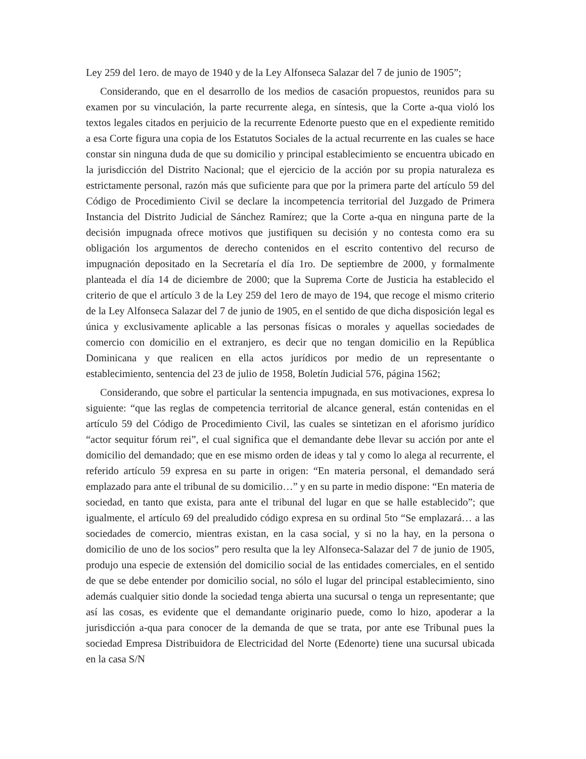Ley 259 del 1ero. de mayo de 1940 y de la Ley Alfonseca Salazar del 7 de junio de 1905”;
Considerando, que en el desarrollo de los medios de casación propuestos, reunidos para su examen por su vinculación, la parte recurrente alega, en síntesis, que la Corte a-qua violó los textos legales citados en perjuicio de la recurrente Edenorte puesto que en el expediente remitido a esa Corte figura una copia de los Estatutos Sociales de la actual recurrente en las cuales se hace constar sin ninguna duda de que su domicilio y principal establecimiento se encuentra ubicado en la jurisdicción del Distrito Nacional; que el ejercicio de la acción por su propia naturaleza es estrictamente personal, razón más que suficiente para que por la primera parte del artículo 59 del Código de Procedimiento Civil se declare la incompetencia territorial del Juzgado de Primera Instancia del Distrito Judicial de Sánchez Ramírez; que la Corte a-qua en ninguna parte de la decisión impugnada ofrece motivos que justifiquen su decisión y no contesta como era su obligación los argumentos de derecho contenidos en el escrito contentivo del recurso de impugnación depositado en la Secretaría el día 1ro. De septiembre de 2000, y formalmente planteada el día 14 de diciembre de 2000; que la Suprema Corte de Justicia ha establecido el criterio de que el artículo 3 de la Ley 259 del 1ero de mayo de 194, que recoge el mismo criterio de la Ley Alfonseca Salazar del 7 de junio de 1905, en el sentido de que dicha disposición legal es única y exclusivamente aplicable a las personas físicas o morales y aquellas sociedades de comercio con domicilio en el extranjero, es decir que no tengan domicilio en la República Dominicana y que realicen en ella actos jurídicos por medio de un representante o establecimiento, sentencia del 23 de julio de 1958, Boletín Judicial 576, página 1562;
Considerando, que sobre el particular la sentencia impugnada, en sus motivaciones, expresa lo siguiente: “que las reglas de competencia territorial de alcance general, están contenidas en el artículo 59 del Código de Procedimiento Civil, las cuales se sintetizan en el aforismo jurídico “actor sequitur fórum rei”, el cual significa que el demandante debe llevar su acción por ante el domicilio del demandado; que en ese mismo orden de ideas y tal y como lo alega al recurrente, el referido artículo 59 expresa en su parte in origen: “En materia personal, el demandado será emplazado para ante el tribunal de su domicilio…” y en su parte in medio dispone: “En materia de sociedad, en tanto que exista, para ante el tribunal del lugar en que se halle establecido”; que igualmente, el artículo 69 del prealudido código expresa en su ordinal 5to “Se emplazará… a las sociedades de comercio, mientras existan, en la casa social, y si no la hay, en la persona o domicilio de uno de los socios” pero resulta que la ley Alfonseca-Salazar del 7 de junio de 1905, produjo una especie de extensión del domicilio social de las entidades comerciales, en el sentido de que se debe entender por domicilio social, no sólo el lugar del principal establecimiento, sino además cualquier sitio donde la sociedad tenga abierta una sucursal o tenga un representante; que así las cosas, es evidente que el demandante originario puede, como lo hizo, apoderar a la jurisdicción a-qua para conocer de la demanda de que se trata, por ante ese Tribunal pues la sociedad Empresa Distribuidora de Electricidad del Norte (Edenorte) tiene una sucursal ubicada en la casa S/N